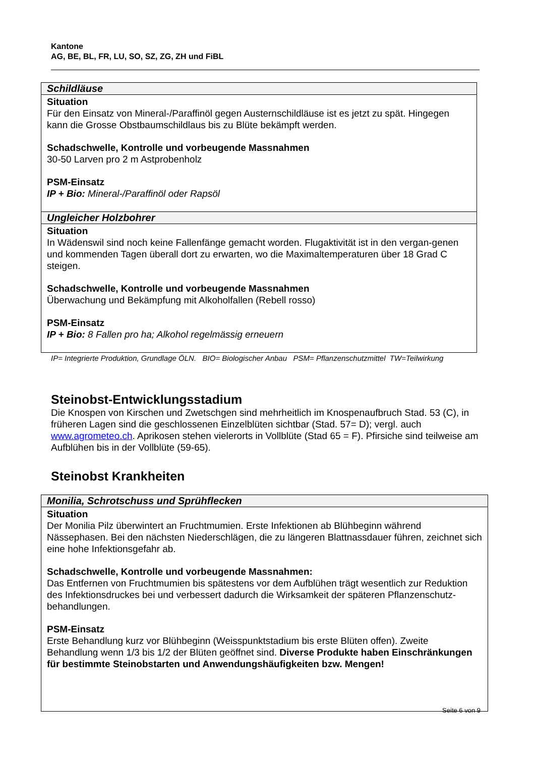Kantone
AG, BE, BL, FR, LU, SO, SZ, ZG, ZH und FiBL
| Schildläuse |
| Situation Für den Einsatz von Mineral-/Paraffinöl gegen Austernschildläuse ist es jetzt zu spät. Hingegen kann die Grosse Obstbaumschildlaus bis zu Blüte bekämpft werden. Schadschwelle, Kontrolle und vorbeugende Massnahmen 30-50 Larven pro 2 m Astprobenholz PSM-Einsatz IP + Bio: Mineral-/Paraffinöl oder Rapsöl |
| Ungleicher Holzbohrer |
| Situation In Wädenswil sind noch keine Fallenfänge gemacht worden. Flugaktivität ist in den vergan-genen und kommenden Tagen überall dort zu erwarten, wo die Maximaltemperaturen über 18 Grad C steigen. Schadschwelle, Kontrolle und vorbeugende Massnahmen Überwachung und Bekämpfung mit Alkoholfallen (Rebell rosso) PSM-Einsatz IP + Bio: 8 Fallen pro ha; Alkohol regelmässig erneuern |
IP= Integrierte Produktion, Grundlage ÖLN. BIO= Biologischer Anbau PSM= Pflanzenschutzmittel TW=Teilwirkung
Steinobst-Entwicklungsstadium
Die Knospen von Kirschen und Zwetschgen sind mehrheitlich im Knospenaufbruch Stad. 53 (C), in früheren Lagen sind die geschlossenen Einzelblüten sichtbar (Stad. 57= D); vergl. auch www.agrometeo.ch. Aprikosen stehen vielerorts in Vollblüte (Stad 65 = F). Pfirsiche sind teilweise am Aufblühen bis in der Vollblüte (59-65).
Steinobst Krankheiten
| Monilia, Schrotschuss und Sprühflecken |
| Situation Der Monilia Pilz überwintert an Fruchtmumien. Erste Infektionen ab Blühbeginn während Nässephasen. Bei den nächsten Niederschlägen, die zu längeren Blattnassdauer führen, zeichnet sich eine hohe Infektionsgefahr ab. Schadschwelle, Kontrolle und vorbeugende Massnahmen: Das Entfernen von Fruchtmumien bis spätestens vor dem Aufblühen trägt wesentlich zur Reduktion des Infektionsdruckes bei und verbessert dadurch die Wirksamkeit der späteren Pflanzenschutz-behandlungen. PSM-Einsatz Erste Behandlung kurz vor Blühbeginn (Weisspunktstadium bis erste Blüten offen). Zweite Behandlung wenn 1/3 bis 1/2 der Blüten geöffnet sind. Diverse Produkte haben Einschränkungen für bestimmte Steinobstarten und Anwendungshäufigkeiten bzw. Mengen! |
Seite 6 von 9